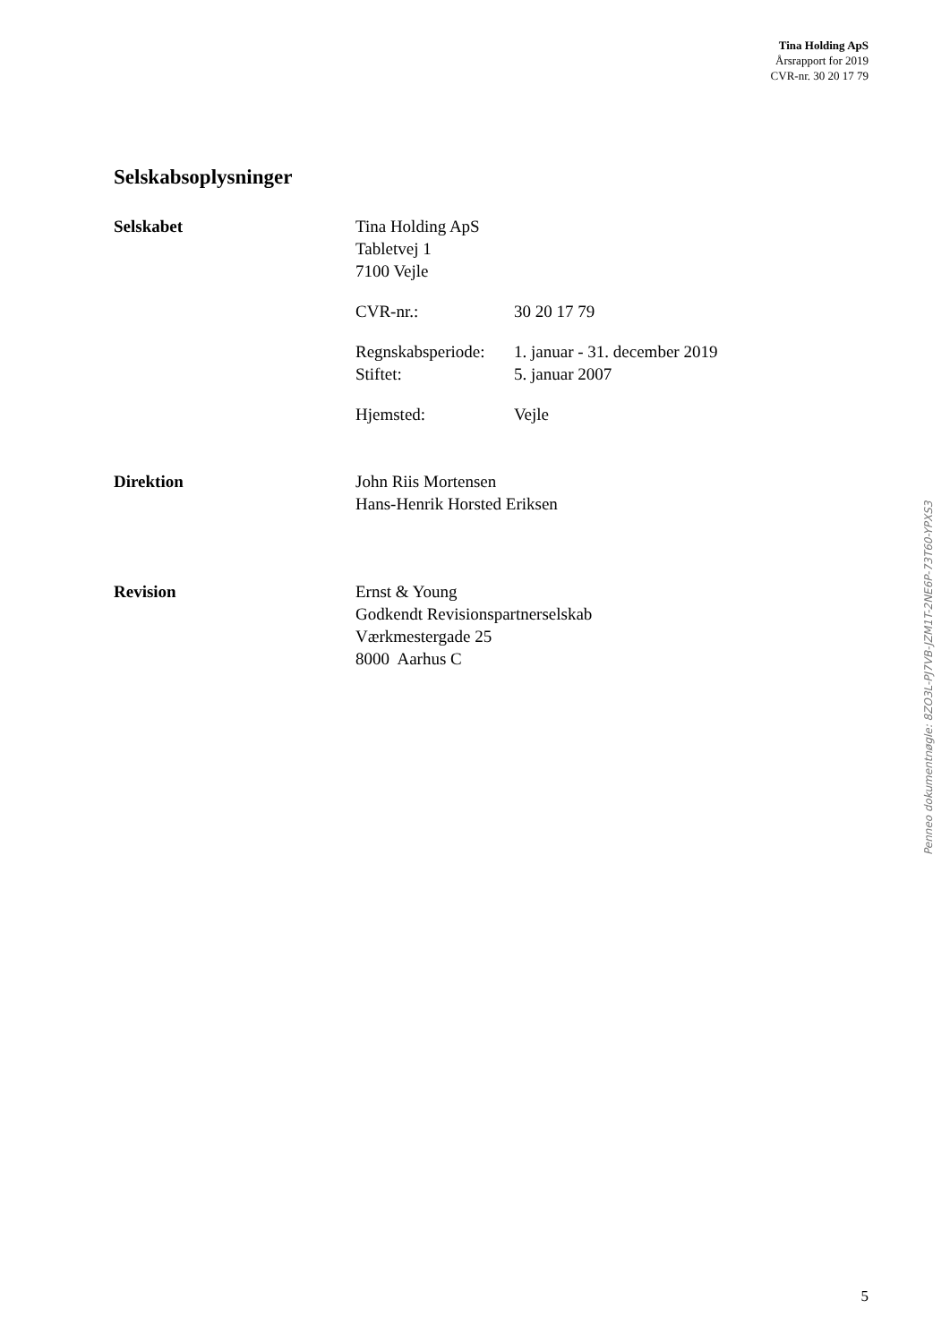Tina Holding ApS
Årsrapport for 2019
CVR-nr. 30 20 17 79
Selskabsoplysninger
Selskabet Tina Holding ApS
Tabletvej 1
7100 Vejle
CVR-nr.: 30 20 17 79
Regnskabsperiode: 1. januar - 31. december 2019
Stiftet: 5. januar 2007
Hjemsted: Vejle
Direktion John Riis Mortensen
Hans-Henrik Horsted Eriksen
Revision Ernst & Young
Godkendt Revisionspartnerselskab
Værkmestergade 25
8000 Aarhus C
Penneo dokumentnøgle: 8ZO3L-PJ7VB-JZM1T-2NE6P-73T60-YPXS3
5